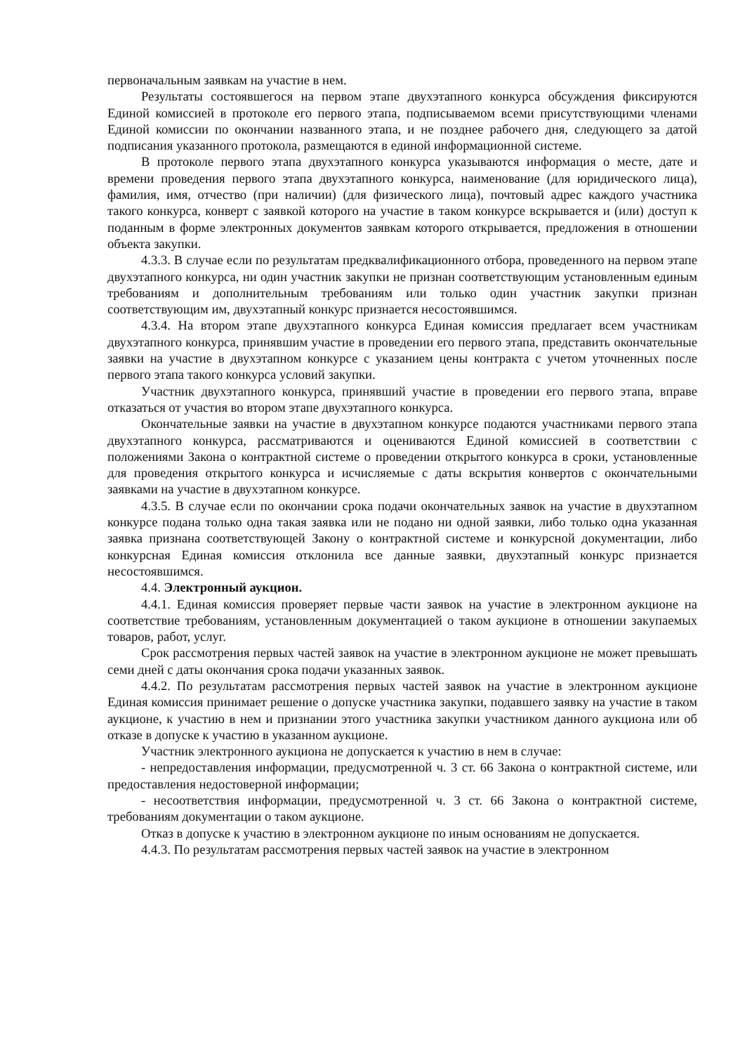первоначальным заявкам на участие в нем.
Результаты состоявшегося на первом этапе двухэтапного конкурса обсуждения фиксируются Единой комиссией в протоколе его первого этапа, подписываемом всеми присутствующими членами Единой комиссии по окончании названного этапа, и не позднее рабочего дня, следующего за датой подписания указанного протокола, размещаются в единой информационной системе.
В протоколе первого этапа двухэтапного конкурса указываются информация о месте, дате и времени проведения первого этапа двухэтапного конкурса, наименование (для юридического лица), фамилия, имя, отчество (при наличии) (для физического лица), почтовый адрес каждого участника такого конкурса, конверт с заявкой которого на участие в таком конкурсе вскрывается и (или) доступ к поданным в форме электронных документов заявкам которого открывается, предложения в отношении объекта закупки.
4.3.3. В случае если по результатам предквалификационного отбора, проведенного на первом этапе двухэтапного конкурса, ни один участник закупки не признан соответствующим установленным единым требованиям и дополнительным требованиям или только один участник закупки признан соответствующим им, двухэтапный конкурс признается несостоявшимся.
4.3.4. На втором этапе двухэтапного конкурса Единая комиссия предлагает всем участникам двухэтапного конкурса, принявшим участие в проведении его первого этапа, представить окончательные заявки на участие в двухэтапном конкурсе с указанием цены контракта с учетом уточненных после первого этапа такого конкурса условий закупки.
Участник двухэтапного конкурса, принявший участие в проведении его первого этапа, вправе отказаться от участия во втором этапе двухэтапного конкурса.
Окончательные заявки на участие в двухэтапном конкурсе подаются участниками первого этапа двухэтапного конкурса, рассматриваются и оцениваются Единой комиссией в соответствии с положениями Закона о контрактной системе о проведении открытого конкурса в сроки, установленные для проведения открытого конкурса и исчисляемые с даты вскрытия конвертов с окончательными заявками на участие в двухэтапном конкурсе.
4.3.5. В случае если по окончании срока подачи окончательных заявок на участие в двухэтапном конкурсе подана только одна такая заявка или не подано ни одной заявки, либо только одна указанная заявка признана соответствующей Закону о контрактной системе и конкурсной документации, либо конкурсная Единая комиссия отклонила все данные заявки, двухэтапный конкурс признается несостоявшимся.
4.4. Электронный аукцион.
4.4.1. Единая комиссия проверяет первые части заявок на участие в электронном аукционе на соответствие требованиям, установленным документацией о таком аукционе в отношении закупаемых товаров, работ, услуг.
Срок рассмотрения первых частей заявок на участие в электронном аукционе не может превышать семи дней с даты окончания срока подачи указанных заявок.
4.4.2. По результатам рассмотрения первых частей заявок на участие в электронном аукционе Единая комиссия принимает решение о допуске участника закупки, подавшего заявку на участие в таком аукционе, к участию в нем и признании этого участника закупки участником данного аукциона или об отказе в допуске к участию в указанном аукционе.
Участник электронного аукциона не допускается к участию в нем в случае:
- непредоставления информации, предусмотренной ч. 3 ст. 66 Закона о контрактной системе, или предоставления недостоверной информации;
- несоответствия информации, предусмотренной ч. 3 ст. 66 Закона о контрактной системе, требованиям документации о таком аукционе.
Отказ в допуске к участию в электронном аукционе по иным основаниям не допускается.
4.4.3. По результатам рассмотрения первых частей заявок на участие в электронном